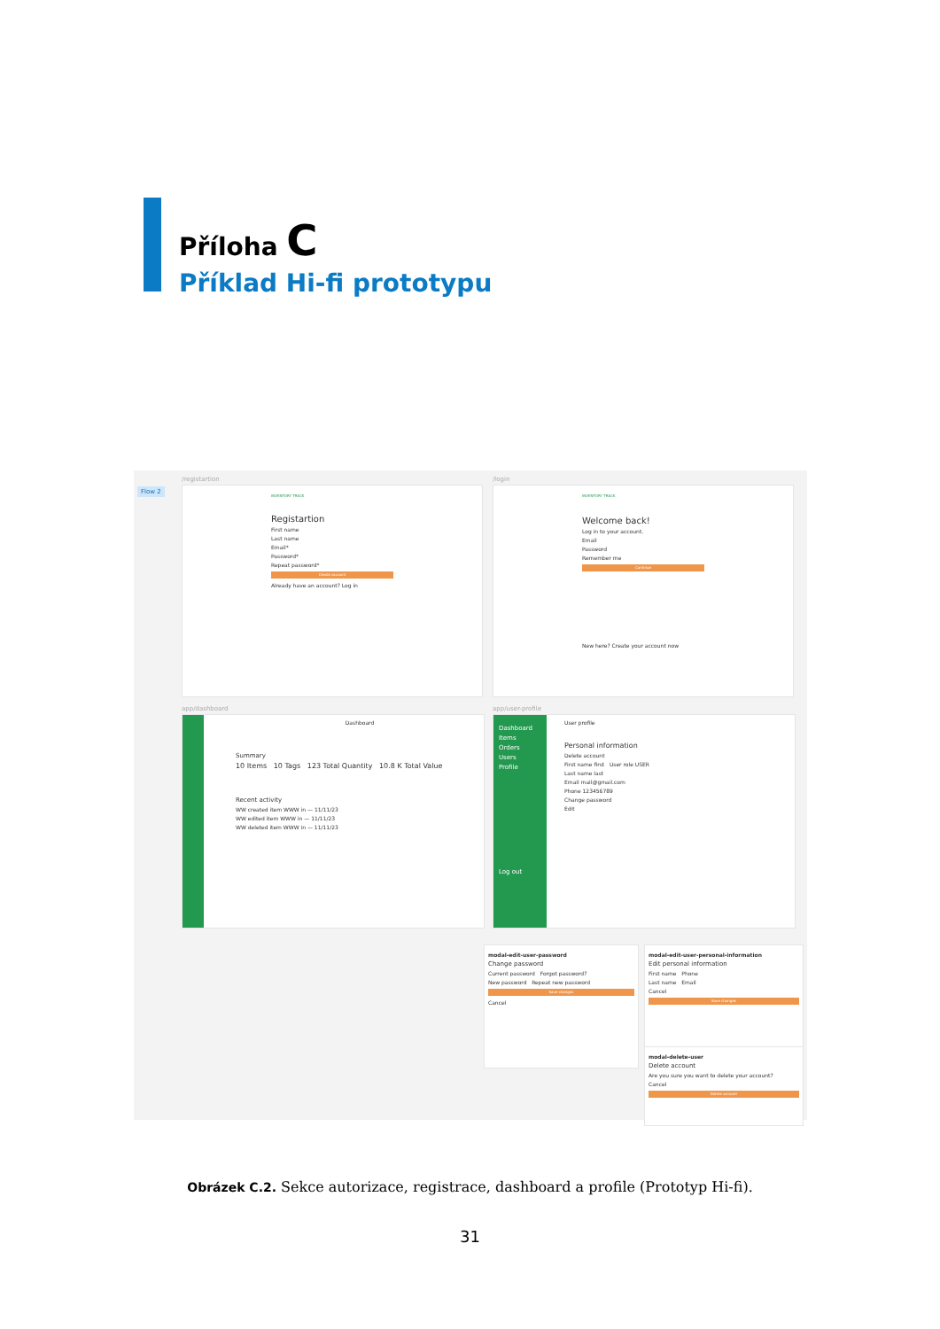Příloha C
Příklad Hi-fi prototypu
Flow 2
/registartion
INVENTORY TRACK
Registartion
First name
Last name
Email*
Password*
Repeat password*
Create account
Already have an account? Log in
/login
INVENTORY TRACK
Welcome back!
Log in to your account.
Email
Password
Remember me
Continue
New here? Create your account now
app/dashboard
Dashboard
Summary
10 Items 10 Tags 123 Total Quantity 10.8 K Total Value
Recent activity
WW created item WWW in — 11/11/23
WW edited item WWW in — 11/11/23
WW deleted item WWW in — 11/11/23
app/user-profile
Dashboard
Items
Orders
Users
Profile
Log out
User profile
Personal information
Delete account
First name first User role USER
Last name last
Email mail@gmail.com
Phone 123456789
Change password
Edit
modal-edit-user-password
Change password
Current password Forgot password?
New password Repeat new password
Save changes
Cancel
modal-edit-user-personal-information
Edit personal information
First name Phone
Last name Email
Cancel
Save changes
modal-delete-user
Delete account
Are you sure you want to delete your account?
Cancel
Delete account
Obrázek C.2. Sekce autorizace, registrace, dashboard a profile (Prototyp Hi-fi).
31